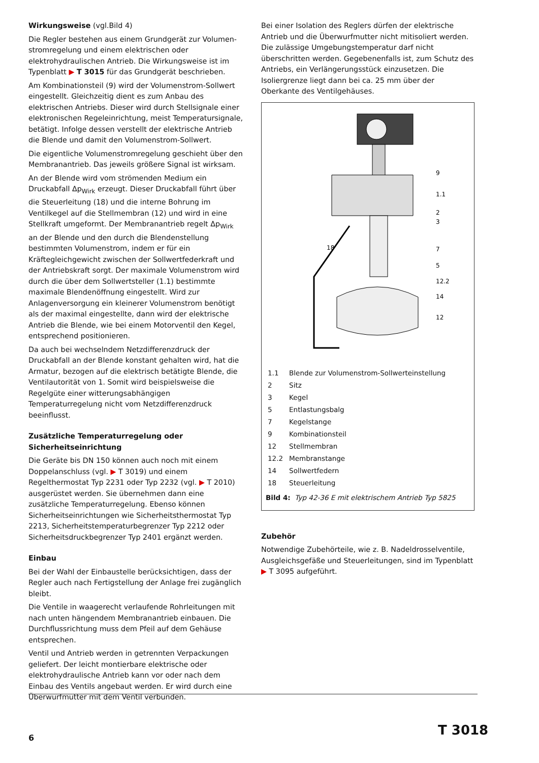Wirkungsweise (vgl.Bild 4)
Die Regler bestehen aus einem Grundgerät zur Volumen­stromregelung und einem elektrischen oder elektrohydrauli­schen Antrieb. Die Wirkungsweise ist im Typenblatt ▶ T 3015 für das Grundgerät beschrieben.
Am Kombinationsteil (9) wird der Volumenstrom-Sollwert ein­gestellt. Gleichzeitig dient es zum Anbau des elektrischen An­triebs. Dieser wird durch Stellsignale einer elektronischen Re­geleinrichtung, meist Temperatursignale, betätigt. Infolge des­sen verstellt der elektrische Antrieb die Blende und damit den Volumenstrom-Sollwert.
Die eigentliche Volumenstromregelung geschieht über den Membranantrieb. Das jeweils größere Signal ist wirksam.
An der Blende wird vom strömenden Medium ein Druckabfall Δp<sub>Wirk</sub> erzeugt. Dieser Druckabfall führt über die Steuerleitung (18) und die interne Bohrung im Ventilkegel auf die Stellmem­bran (12) und wird in eine Stellkraft umgeformt. Der Mem­branantrieb regelt Δp<sub>Wirk</sub> an der Blende und den durch die Blendenstellung bestimmten Volumenstrom, indem er für ein Kräftegleichgewicht zwischen der Sollwertfederkraft und der Antriebskraft sorgt. Der maximale Volumenstrom wird durch die über dem Sollwertsteller (1.1) bestimmte maximale Blen­denöffnung eingestellt. Wird zur Anlagenversorgung ein klei­nerer Volumenstrom benötigt als der maximal eingestellte, dann wird der elektrische Antrieb die Blende, wie bei einem Motor­ventil den Kegel, entsprechend positionieren.
Da auch bei wechselndem Netzdifferenzdruck der Druckabfall an der Blende konstant gehalten wird, hat die Armatur, bezo­gen auf die elektrisch betätigte Blende, die Ventilautorität von 1. Somit wird beispielsweise die Regelgüte einer witte­rungsabhängigen Temperaturregelung nicht vom Netzdiffe­renzdruck beeinflusst.
Zusätzliche Temperaturregelung oder Sicherheitseinrichtung
Die Geräte bis DN 150 können auch noch mit einem Doppel­anschluss (vgl. ▶ T 3019) und einem Regelthermostat Typ 2231 oder Typ 2232 (vgl. ▶ T 2010) ausgerüstet werden. Sie übernehmen dann eine zusätzliche Temperaturregelung. Ebenso können Sicherheitseinrichtungen wie Sicherheitsther­mostat Typ 2213, Sicherheitstemperaturbegrenzer Typ 2212 oder Sicherheitsdruckbegrenzer Typ 2401 ergänzt werden.
Einbau
Bei der Wahl der Einbaustelle berücksichtigen, dass der Regler auch nach Fertigstellung der Anlage frei zugänglich bleibt.
Die Ventile in waagerecht verlaufende Rohrleitungen mit nach unten hängendem Membranantrieb einbauen. Die Durchfluss­richtung muss dem Pfeil auf dem Gehäuse entsprechen.
Ventil und Antrieb werden in getrennten Verpackungen gelie­fert. Der leicht montierbare elektrische oder elektrohydrauli­sche Antrieb kann vor oder nach dem Einbau des Ventils an­gebaut werden. Er wird durch eine Überwurfmutter mit dem Ventil verbunden.
Bei einer Isolation des Reglers dürfen der elektrische Antrieb und die Überwurfmutter nicht mitisoliert werden. Die zulässige Umgebungstemperatur darf nicht überschritten werden. Gege­benenfalls ist, zum Schutz des Antriebs, ein Verlängerungs­stück einzusetzen. Die Isoliergrenze liegt dann bei ca. 25 mm über der Oberkante des Ventilgehäuses.
9
1.1
2
3
7
5
12.2
14
12
18
| 1.1 | Blende zur Volumenstrom-Sollwerteinstellung |
| 2 | Sitz |
| 3 | Kegel |
| 5 | Entlastungsbalg |
| 7 | Kegelstange |
| 9 | Kombinationsteil |
| 12 | Stellmembran |
| 12.2 | Membranstange |
| 14 | Sollwertfedern |
| 18 | Steuerleitung |
Bild 4: Typ 42-36 E mit elektrischem Antrieb Typ 5825
Zubehör
Notwendige Zubehörteile, wie z. B. Nadeldrosselventile, Aus­gleichsgefäße und Steuerleitungen, sind im Typenblatt ▶ T 3095 aufgeführt.
6 T 3018